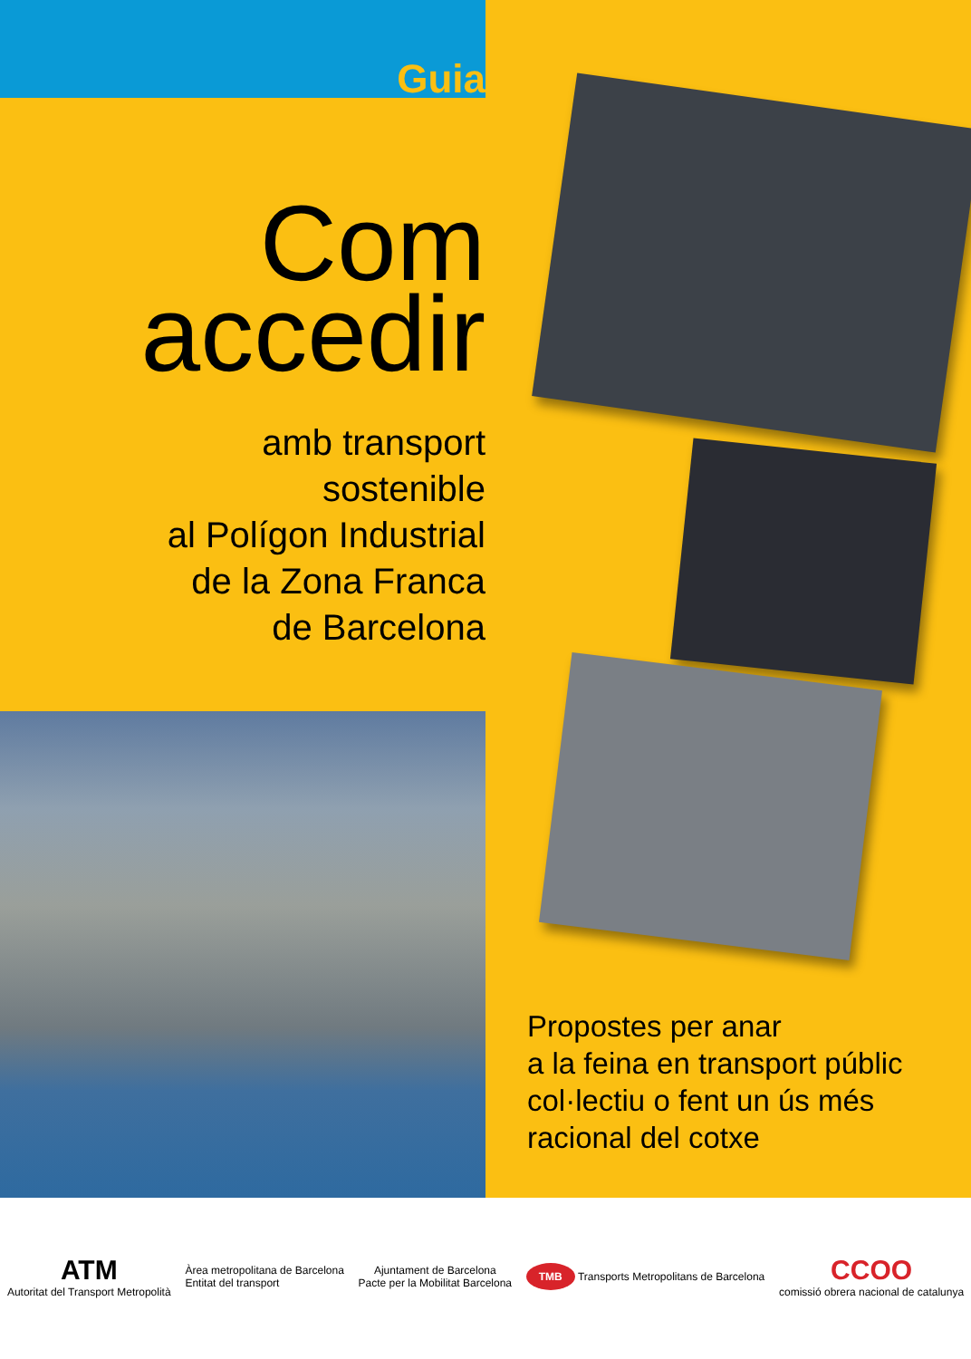Guia
Com
accedir
amb transport
sostenible
al Polígon Industrial
de la Zona Franca
de Barcelona
Propostes per anar
a la feina en transport públic
col·lectiu o fent un ús més
racional del cotxe
ATM
Autoritat del Transport Metropolità
Àrea metropolitana de Barcelona
Entitat del transport
Ajuntament de Barcelona
Pacte per la Mobilitat Barcelona
TMB Transports Metropolitans de Barcelona
CCOO
comissió obrera nacional de catalunya